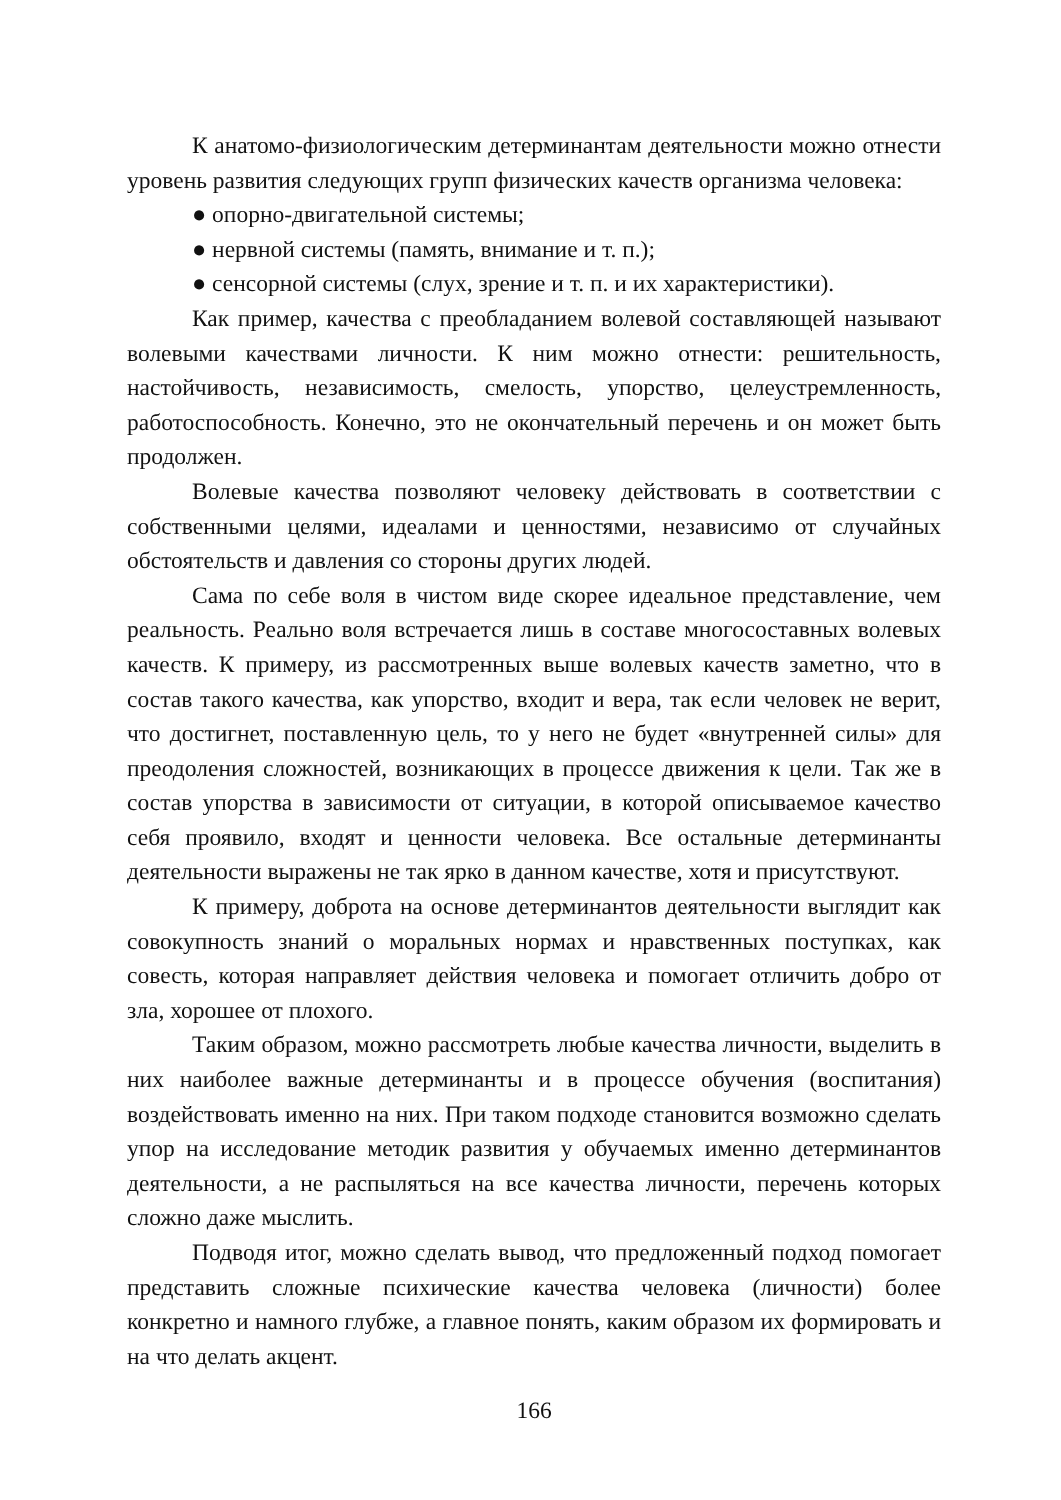К анатомо-физиологическим детерминантам деятельности можно отнести уровень развития следующих групп физических качеств организма человека:
● опорно-двигательной системы;
● нервной системы (память, внимание и т. п.);
● сенсорной системы (слух, зрение и т. п. и их характеристики).
Как пример, качества с преобладанием волевой составляющей называют волевыми качествами личности. К ним можно отнести: решительность, настойчивость, независимость, смелость, упорство, целеустремленность, работоспособность. Конечно, это не окончательный перечень и он может быть продолжен.
Волевые качества позволяют человеку действовать в соответствии с собственными целями, идеалами и ценностями, независимо от случайных обстоятельств и давления со стороны других людей.
Сама по себе воля в чистом виде скорее идеальное представление, чем реальность. Реально воля встречается лишь в составе многосоставных волевых качеств. К примеру, из рассмотренных выше волевых качеств заметно, что в состав такого качества, как упорство, входит и вера, так если человек не верит, что достигнет, поставленную цель, то у него не будет «внутренней силы» для преодоления сложностей, возникающих в процессе движения к цели. Так же в состав упорства в зависимости от ситуации, в которой описываемое качество себя проявило, входят и ценности человека. Все остальные детерминанты деятельности выражены не так ярко в данном качестве, хотя и присутствуют.
К примеру, доброта на основе детерминантов деятельности выглядит как совокупность знаний о моральных нормах и нравственных поступках, как совесть, которая направляет действия человека и помогает отличить добро от зла, хорошее от плохого.
Таким образом, можно рассмотреть любые качества личности, выделить в них наиболее важные детерминанты и в процессе обучения (воспитания) воздействовать именно на них. При таком подходе становится возможно сделать упор на исследование методик развития у обучаемых именно детерминантов деятельности, а не распыляться на все качества личности, перечень которых сложно даже мыслить.
Подводя итог, можно сделать вывод, что предложенный подход помогает представить сложные психические качества человека (личности) более конкретно и намного глубже, а главное понять, каким образом их формировать и на что делать акцент.
166